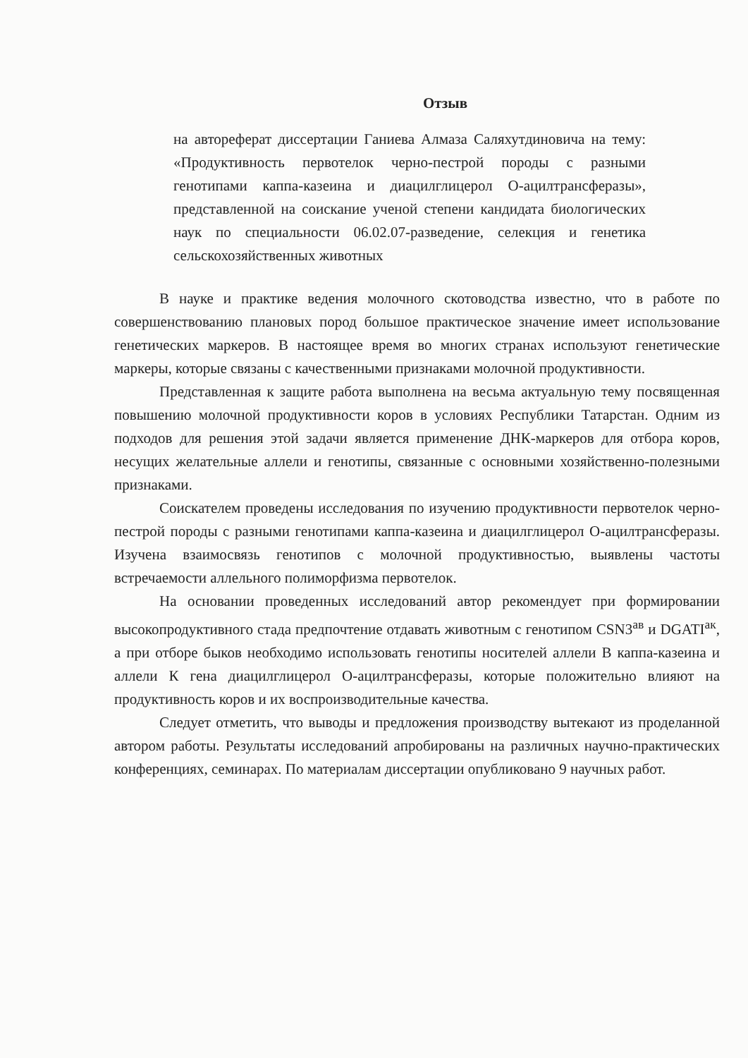Отзыв
на автореферат диссертации Ганиева Алмаза Саляхутдиновича на тему: «Продуктивность первотелок черно-пестрой породы с разными генотипами каппа-казеина и диацилглицерол О-ацилтрансферазы», представленной на соискание ученой степени кандидата биологических наук по специальности 06.02.07-разведение, селекция и генетика сельскохозяйственных животных
В науке и практике ведения молочного скотоводства известно, что в работе по совершенствованию плановых пород большое практическое значение имеет использование генетических маркеров. В настоящее время во многих странах используют генетические маркеры, которые связаны с качественными признаками молочной продуктивности.
Представленная к защите работа выполнена на весьма актуальную тему посвященная повышению молочной продуктивности коров в условиях Республики Татарстан. Одним из подходов для решения этой задачи является применение ДНК-маркеров для отбора коров, несущих желательные аллели и генотипы, связанные с основными хозяйственно-полезными признаками.
Соискателем проведены исследования по изучению продуктивности первотелок черно-пестрой породы с разными генотипами каппа-казеина и диацилглицерол О-ацилтрансферазы. Изучена взаимосвязь генотипов с молочной продуктивностью, выявлены частоты встречаемости аллельного полиморфизма первотелок.
На основании проведенных исследований автор рекомендует при формировании высокопродуктивного стада предпочтение отдавать животным с генотипом CSN3<sup>ав</sup> и DGATI<sup>ак</sup>, а при отборе быков необходимо использовать генотипы носителей аллели В каппа-казеина и аллели К гена диацилглицерол О-ацилтрансферазы, которые положительно влияют на продуктивность коров и их воспроизводительные качества.
Следует отметить, что выводы и предложения производству вытекают из проделанной автором работы. Результаты исследований апробированы на различных научно-практических конференциях, семинарах. По материалам диссертации опубликовано 9 научных работ.